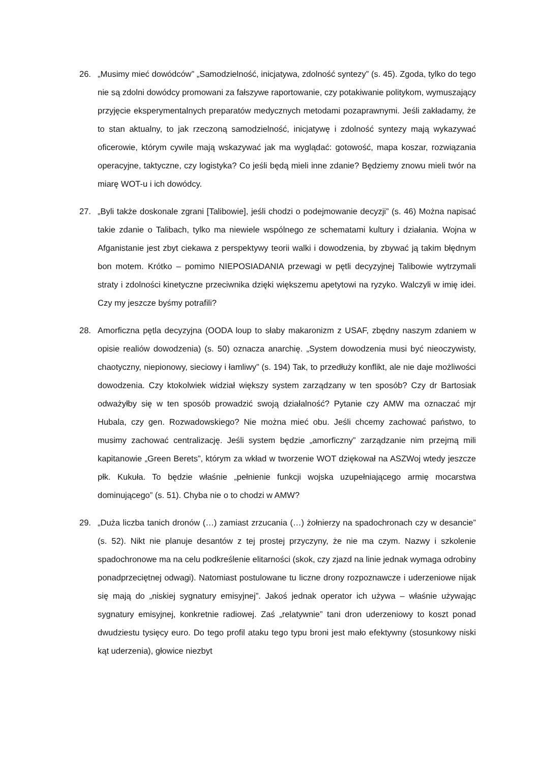26. „Musimy mieć dowódców” „Samodzielność, inicjatywa, zdolność syntezy” (s. 45). Zgoda, tylko do tego nie są zdolni dowódcy promowani za fałszywe raportowanie, czy potakiwanie politykom, wymuszający przyjęcie eksperymentalnych preparatów medycznych metodami pozaprawnymi. Jeśli zakładamy, że to stan aktualny, to jak rzeczoną samodzielność, inicjatywę i zdolność syntezy mają wykazywać oficerowie, którym cywile mają wskazywać jak ma wyglądać: gotowość, mapa koszar, rozwiązania operacyjne, taktyczne, czy logistyka? Co jeśli będą mieli inne zdanie? Będziemy znowu mieli twór na miarę WOT-u i ich dowódcy.
27. „Byli także doskonale zgrani [Talibowie], jeśli chodzi o podejmowanie decyzji” (s. 46) Można napisać takie zdanie o Talibach, tylko ma niewiele wspólnego ze schematami kultury i działania. Wojna w Afganistanie jest zbyt ciekawa z perspektywy teorii walki i dowodzenia, by zbywać ją takim błędnym bon motem. Krótko – pomimo NIEPOSIADANIA przewagi w pętli decyzyjnej Talibowie wytrzymali straty i zdolności kinetyczne przeciwnika dzięki większemu apetytowi na ryzyko. Walczyli w imię idei. Czy my jeszcze byśmy potrafili?
28. Amorficzna pętla decyzyjna (OODA loup to słaby makaronizm z USAF, zbędny naszym zdaniem w opisie realiów dowodzenia) (s. 50) oznacza anarchię. „System dowodzenia musi być nieoczywisty, chaotyczny, niepionowy, sieciowy i łamliwy” (s. 194) Tak, to przedłuży konflikt, ale nie daje możliwości dowodzenia. Czy ktokolwiek widział większy system zarządzany w ten sposób? Czy dr Bartosiak odważyłby się w ten sposób prowadzić swoją działalność? Pytanie czy AMW ma oznaczać mjr Hubala, czy gen. Rozwadowskiego? Nie można mieć obu. Jeśli chcemy zachować państwo, to musimy zachować centralizację. Jeśli system będzie „amorficzny” zarządzanie nim przejmą mili kapitanowie „Green Berets”, którym za wkład w tworzenie WOT dziękował na ASZWoj wtedy jeszcze płk. Kukuła. To będzie właśnie „pełnienie funkcji wojska uzupełniającego armię mocarstwa dominującego” (s. 51). Chyba nie o to chodzi w AMW?
29. „Duża liczba tanich dronów (…) zamiast zrzucania (…) żołnierzy na spadochronach czy w desancie” (s. 52). Nikt nie planuje desantów z tej prostej przyczyny, że nie ma czym. Nazwy i szkolenie spadochronowe ma na celu podkreślenie elitarności (skok, czy zjazd na linie jednak wymaga odrobiny ponadprzeciętnej odwagi). Natomiast postulowane tu liczne drony rozpoznawcze i uderzeniowe nijak się mają do „niskiej sygnatury emisyjnej”. Jakoś jednak operator ich używa – właśnie używając sygnatury emisyjnej, konkretnie radiowej. Zaś „relatywnie” tani dron uderzeniowy to koszt ponad dwudziestu tysięcy euro. Do tego profil ataku tego typu broni jest mało efektywny (stosunkowy niski kąt uderzenia), głowice niezbyt